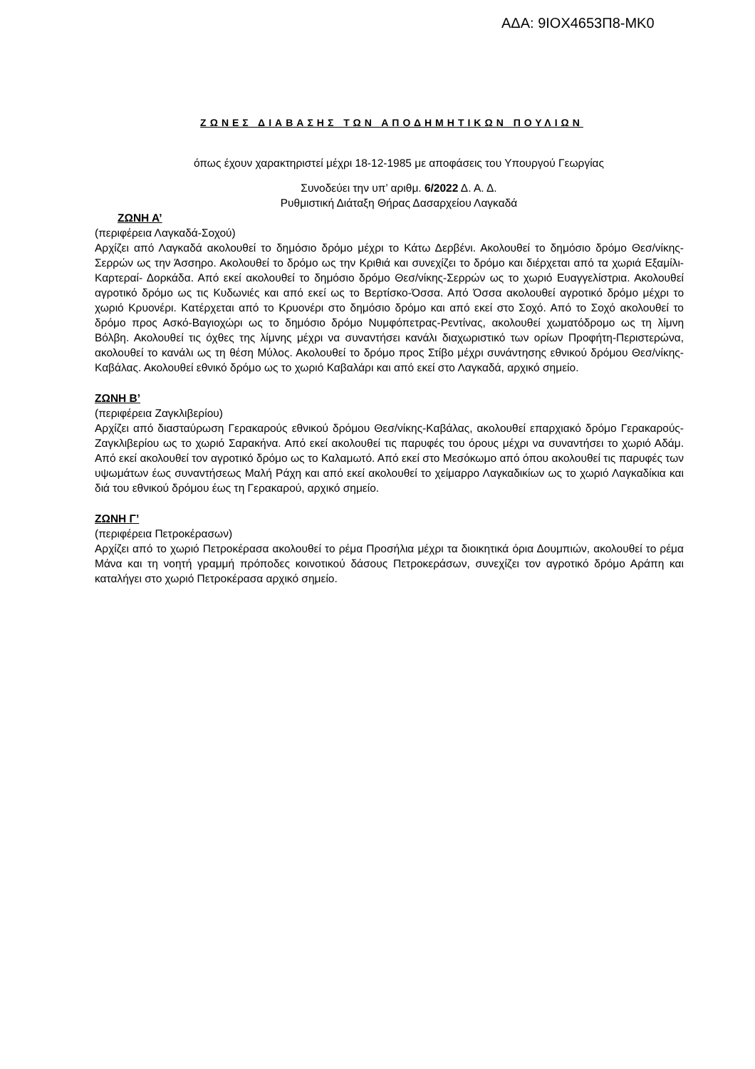ΑΔΑ: 9ΙΟΧ4653Π8-ΜΚ0
ΖΩΝΕΣ ΔΙΑΒΑΣΗΣ ΤΩΝ ΑΠΟΔΗΜΗΤΙΚΩΝ ΠΟΥΛΙΩΝ
όπως έχουν χαρακτηριστεί μέχρι 18-12-1985 με αποφάσεις του Υπουργού Γεωργίας
Συνοδεύει την υπ’ αριθμ. 6/2022 Δ. Α. Δ.
Ρυθμιστική Διάταξη Θήρας Δασαρχείου Λαγκαδά
ΖΩΝΗ Α’
(περιφέρεια Λαγκαδά-Σοχού)
Αρχίζει από Λαγκαδά ακολουθεί το δημόσιο δρόμο μέχρι το Κάτω Δερβένι. Ακολουθεί το δημόσιο δρόμο Θεσ/νίκης-Σερρών ως την Άσσηρο. Ακολουθεί το δρόμο ως την Κριθιά και συνεχίζει το δρόμο και διέρχεται από τα χωριά Εξαμίλι-Καρτεραί- Δορκάδα. Από εκεί ακολουθεί το δημόσιο δρόμο Θεσ/νίκης-Σερρών ως το χωριό Ευαγγελίστρια. Ακολουθεί αγροτικό δρόμο ως τις Κυδωνιές και από εκεί ως το Βερτίσκο-Όσσα. Από Όσσα ακολουθεί αγροτικό δρόμο μέχρι το χωριό Κρυονέρι. Κατέρχεται από το Κρυονέρι στο δημόσιο δρόμο και από εκεί στο Σοχό. Από το Σοχό ακολουθεί το δρόμο προς Ασκό-Βαγιοχώρι ως το δημόσιο δρόμο Νυμφόπετρας-Ρεντίνας, ακολουθεί χωματόδρομο ως τη λίμνη Βόλβη. Ακολουθεί τις όχθες της λίμνης μέχρι να συναντήσει κανάλι διαχωριστικό των ορίων Προφήτη-Περιστερώνα, ακολουθεί το κανάλι ως τη θέση Μύλος. Ακολουθεί το δρόμο προς Στίβο μέχρι συνάντησης εθνικού δρόμου Θεσ/νίκης-Καβάλας. Ακολουθεί εθνικό δρόμο ως το χωριό Καβαλάρι και από εκεί στο Λαγκαδά, αρχικό σημείο.
ΖΩΝΗ Β’
(περιφέρεια Ζαγκλιβερίου)
Αρχίζει από διασταύρωση Γερακαρούς εθνικού δρόμου Θεσ/νίκης-Καβάλας, ακολουθεί επαρχιακό δρόμο Γερακαρούς-Ζαγκλιβερίου ως το χωριό Σαρακήνα. Από εκεί ακολουθεί τις παρυφές του όρους μέχρι να συναντήσει το χωριό Αδάμ. Από εκεί ακολουθεί τον αγροτικό δρόμο ως το Καλαμωτό. Από εκεί στο Μεσόκωμο από όπου ακολουθεί τις παρυφές των υψωμάτων έως συναντήσεως Μαλή Ράχη και από εκεί ακολουθεί το χείμαρρο Λαγκαδικίων ως το χωριό Λαγκαδίκια και διά του εθνικού δρόμου έως τη Γερακαρού, αρχικό σημείο.
ΖΩΝΗ Γ’
(περιφέρεια Πετροκέρασων)
Αρχίζει από το χωριό Πετροκέρασα ακολουθεί το ρέμα Προσήλια μέχρι τα διοικητικά όρια Δουμπιών, ακολουθεί το ρέμα Μάνα και τη νοητή γραμμή πρόποδες κοινοτικού δάσους Πετροκεράσων, συνεχίζει τον αγροτικό δρόμο Αράπη και καταλήγει στο χωριό Πετροκέρασα αρχικό σημείο.